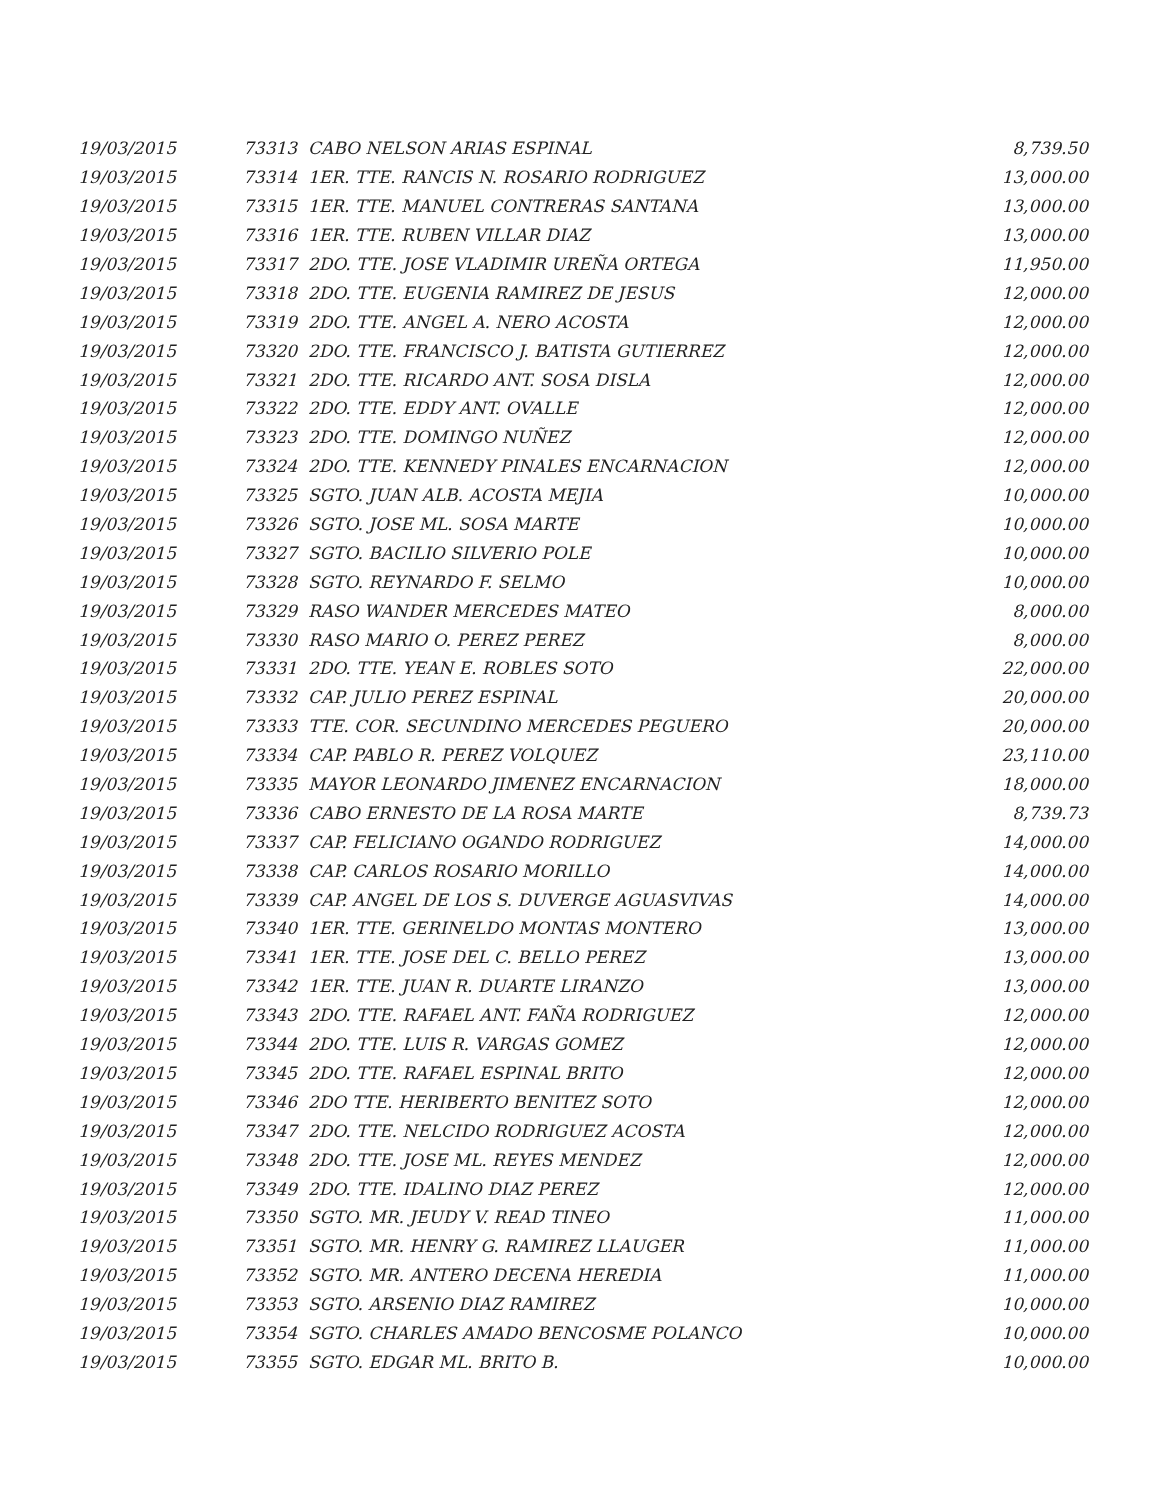| 19/03/2015 | 73313 CABO NELSON ARIAS ESPINAL | 8,739.50 |
| 19/03/2015 | 73314 1ER. TTE. RANCIS N. ROSARIO RODRIGUEZ | 13,000.00 |
| 19/03/2015 | 73315 1ER. TTE. MANUEL CONTRERAS SANTANA | 13,000.00 |
| 19/03/2015 | 73316 1ER. TTE. RUBEN VILLAR DIAZ | 13,000.00 |
| 19/03/2015 | 73317 2DO. TTE. JOSE VLADIMIR UREÑA ORTEGA | 11,950.00 |
| 19/03/2015 | 73318 2DO. TTE. EUGENIA RAMIREZ DE JESUS | 12,000.00 |
| 19/03/2015 | 73319 2DO. TTE. ANGEL A. NERO ACOSTA | 12,000.00 |
| 19/03/2015 | 73320 2DO. TTE. FRANCISCO J. BATISTA GUTIERREZ | 12,000.00 |
| 19/03/2015 | 73321 2DO. TTE. RICARDO ANT. SOSA DISLA | 12,000.00 |
| 19/03/2015 | 73322 2DO. TTE. EDDY ANT. OVALLE | 12,000.00 |
| 19/03/2015 | 73323 2DO. TTE. DOMINGO NUÑEZ | 12,000.00 |
| 19/03/2015 | 73324 2DO. TTE. KENNEDY PINALES ENCARNACION | 12,000.00 |
| 19/03/2015 | 73325 SGTO. JUAN ALB. ACOSTA MEJIA | 10,000.00 |
| 19/03/2015 | 73326 SGTO. JOSE ML. SOSA MARTE | 10,000.00 |
| 19/03/2015 | 73327 SGTO. BACILIO SILVERIO POLE | 10,000.00 |
| 19/03/2015 | 73328 SGTO. REYNARDO F. SELMO | 10,000.00 |
| 19/03/2015 | 73329 RASO WANDER MERCEDES MATEO | 8,000.00 |
| 19/03/2015 | 73330 RASO MARIO O. PEREZ PEREZ | 8,000.00 |
| 19/03/2015 | 73331 2DO. TTE. YEAN E. ROBLES SOTO | 22,000.00 |
| 19/03/2015 | 73332 CAP. JULIO PEREZ ESPINAL | 20,000.00 |
| 19/03/2015 | 73333 TTE. COR. SECUNDINO MERCEDES PEGUERO | 20,000.00 |
| 19/03/2015 | 73334 CAP. PABLO R. PEREZ VOLQUEZ | 23,110.00 |
| 19/03/2015 | 73335 MAYOR LEONARDO JIMENEZ ENCARNACION | 18,000.00 |
| 19/03/2015 | 73336 CABO ERNESTO DE LA ROSA MARTE | 8,739.73 |
| 19/03/2015 | 73337 CAP. FELICIANO OGANDO RODRIGUEZ | 14,000.00 |
| 19/03/2015 | 73338 CAP. CARLOS ROSARIO MORILLO | 14,000.00 |
| 19/03/2015 | 73339 CAP. ANGEL DE LOS S. DUVERGE AGUASVIVAS | 14,000.00 |
| 19/03/2015 | 73340 1ER. TTE. GERINELDO MONTAS MONTERO | 13,000.00 |
| 19/03/2015 | 73341 1ER. TTE. JOSE DEL C. BELLO PEREZ | 13,000.00 |
| 19/03/2015 | 73342 1ER. TTE. JUAN R. DUARTE LIRANZO | 13,000.00 |
| 19/03/2015 | 73343 2DO. TTE. RAFAEL ANT. FAÑA RODRIGUEZ | 12,000.00 |
| 19/03/2015 | 73344 2DO. TTE. LUIS R. VARGAS GOMEZ | 12,000.00 |
| 19/03/2015 | 73345 2DO. TTE. RAFAEL ESPINAL BRITO | 12,000.00 |
| 19/03/2015 | 73346 2DO TTE. HERIBERTO BENITEZ SOTO | 12,000.00 |
| 19/03/2015 | 73347 2DO. TTE. NELCIDO RODRIGUEZ ACOSTA | 12,000.00 |
| 19/03/2015 | 73348 2DO. TTE. JOSE ML. REYES MENDEZ | 12,000.00 |
| 19/03/2015 | 73349 2DO. TTE. IDALINO DIAZ PEREZ | 12,000.00 |
| 19/03/2015 | 73350 SGTO. MR. JEUDY V. READ TINEO | 11,000.00 |
| 19/03/2015 | 73351 SGTO. MR. HENRY G. RAMIREZ LLAUGER | 11,000.00 |
| 19/03/2015 | 73352 SGTO. MR. ANTERO DECENA HEREDIA | 11,000.00 |
| 19/03/2015 | 73353 SGTO. ARSENIO DIAZ RAMIREZ | 10,000.00 |
| 19/03/2015 | 73354 SGTO. CHARLES AMADO BENCOSME POLANCO | 10,000.00 |
| 19/03/2015 | 73355 SGTO. EDGAR ML. BRITO B. | 10,000.00 |